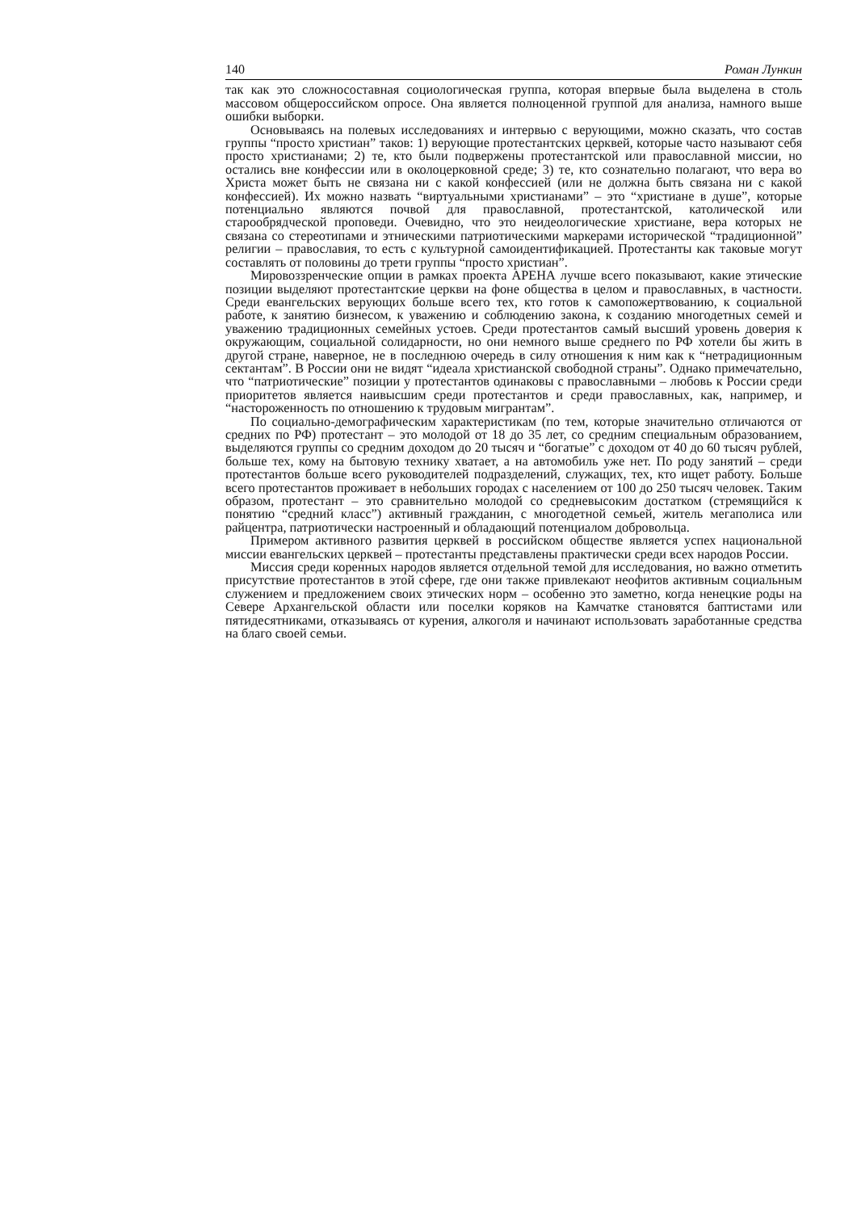140 Роман Лункин
так как это сложносоставная социологическая группа, которая впервые была выделена в столь массовом общероссийском опросе. Она является полноценной группой для анализа, намного выше ошибки выборки.
Основываясь на полевых исследованиях и интервью с верующими, можно сказать, что состав группы “просто христиан” таков: 1) верующие протестантских церквей, которые часто называют себя просто христианами; 2) те, кто были подвержены протестантской или православной миссии, но остались вне конфессии или в околоцерковной среде; 3) те, кто сознательно полагают, что вера во Христа может быть не связана ни с какой конфессией (или не должна быть связана ни с какой конфессией). Их можно назвать “виртуальными христианами” – это “христиане в душе”, которые потенциально являются почвой для православной, протестантской, католической или старообрядческой проповеди. Очевидно, что это неидеологические христиане, вера которых не связана со стереотипами и этническими патриотическими маркерами исторической “традиционной” религии – православия, то есть с культурной самоидентификацией. Протестанты как таковые могут составлять от половины до трети группы “просто христиан”.
Мировоззренческие опции в рамках проекта АРЕНА лучше всего показывают, какие этические позиции выделяют протестантские церкви на фоне общества в целом и православных, в частности. Среди евангельских верующих больше всего тех, кто готов к самопожертвованию, к социальной работе, к занятию бизнесом, к уважению и соблюдению закона, к созданию многодетных семей и уважению традиционных семейных устоев. Среди протестантов самый высший уровень доверия к окружающим, социальной солидарности, но они немного выше среднего по РФ хотели бы жить в другой стране, наверное, не в последнюю очередь в силу отношения к ним как к “нетрадиционным сектантам”. В России они не видят “идеала христианской свободной страны”. Однако примечательно, что “патриотические” позиции у протестантов одинаковы с православными – любовь к России среди приоритетов является наивысшим среди протестантов и среди православных, как, например, и “настороженность по отношению к трудовым мигрантам”.
По социально-демографическим характеристикам (по тем, которые значительно отличаются от средних по РФ) протестант – это молодой от 18 до 35 лет, со средним специальным образованием, выделяются группы со средним доходом до 20 тысяч и “богатые” с доходом от 40 до 60 тысяч рублей, больше тех, кому на бытовую технику хватает, а на автомобиль уже нет. По роду занятий – среди протестантов больше всего руководителей подразделений, служащих, тех, кто ищет работу. Больше всего протестантов проживает в небольших городах с населением от 100 до 250 тысяч человек. Таким образом, протестант – это сравнительно молодой со средневысоким достатком (стремящийся к понятию “средний класс”) активный гражданин, с многодетной семьей, житель мегаполиса или райцентра, патриотически настроенный и обладающий потенциалом добровольца.
Примером активного развития церквей в российском обществе является успех национальной миссии евангельских церквей – протестанты представлены практически среди всех народов России.
Миссия среди коренных народов является отдельной темой для исследования, но важно отметить присутствие протестантов в этой сфере, где они также привлекают неофитов активным социальным служением и предложением своих этических норм – особенно это заметно, когда ненецкие роды на Севере Архангельской области или поселки коряков на Камчатке становятся баптистами или пятидесятниками, отказываясь от курения, алкоголя и начинают использовать заработанные средства на благо своей семьи.